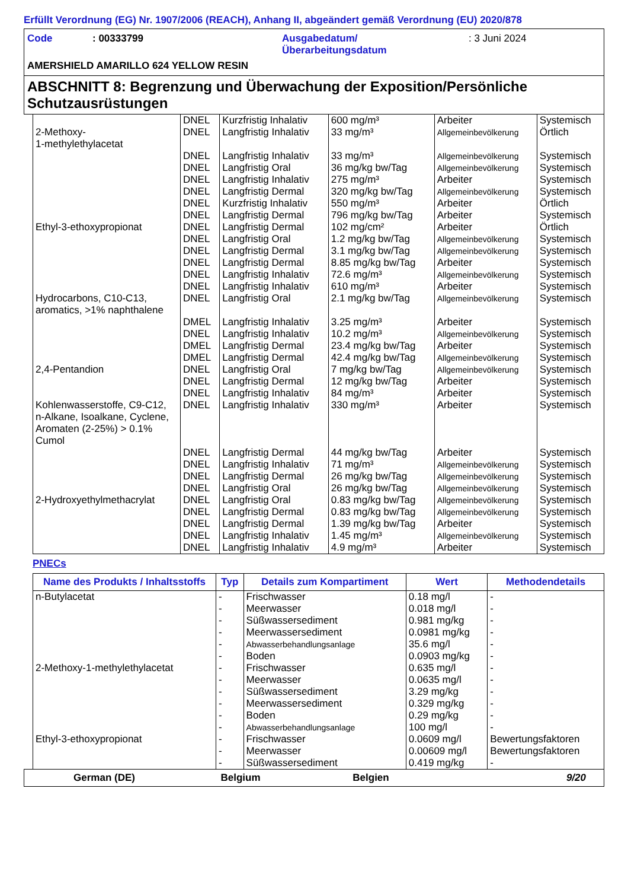Erfüllt Verordnung (EG) Nr. 1907/2006 (REACH), Anhang II, abgeändert gemäß Verordnung (EU) 2020/878
Code : 00333799 Ausgabedatum/
Überarbeitungsdatum
: 3 Juni 2024
AMERSHIELD AMARILLO 624 YELLOW RESIN
ABSCHNITT 8: Begrenzung und Überwachung der Exposition/Persönliche Schutzausrüstungen
| | DNEL | Kurzfristig Inhalativ | 600 mg/m³ | Arbeiter | Systemisch |
| 2-Methoxy- 1-methylethylacetat | DNEL | Langfristig Inhalativ | 33 mg/m³ | Allgemeinbevölkerung | Örtlich |
| | DNEL | Langfristig Inhalativ | 33 mg/m³ | Allgemeinbevölkerung | Systemisch |
| | DNEL | Langfristig Oral | 36 mg/kg bw/Tag | Allgemeinbevölkerung | Systemisch |
| | DNEL | Langfristig Inhalativ | 275 mg/m³ | Arbeiter | Systemisch |
| | DNEL | Langfristig Dermal | 320 mg/kg bw/Tag | Allgemeinbevölkerung | Systemisch |
| | DNEL | Kurzfristig Inhalativ | 550 mg/m³ | Arbeiter | Örtlich |
| | DNEL | Langfristig Dermal | 796 mg/kg bw/Tag | Arbeiter | Systemisch |
| Ethyl-3-ethoxypropionat | DNEL | Langfristig Dermal | 102 mg/cm² | Arbeiter | Örtlich |
| | DNEL | Langfristig Oral | 1.2 mg/kg bw/Tag | Allgemeinbevölkerung | Systemisch |
| | DNEL | Langfristig Dermal | 3.1 mg/kg bw/Tag | Allgemeinbevölkerung | Systemisch |
| | DNEL | Langfristig Dermal | 8.85 mg/kg bw/Tag | Arbeiter | Systemisch |
| | DNEL | Langfristig Inhalativ | 72.6 mg/m³ | Allgemeinbevölkerung | Systemisch |
| | DNEL | Langfristig Inhalativ | 610 mg/m³ | Arbeiter | Systemisch |
| Hydrocarbons, C10-C13, aromatics, >1% naphthalene | DNEL | Langfristig Oral | 2.1 mg/kg bw/Tag | Allgemeinbevölkerung | Systemisch |
| | DMEL | Langfristig Inhalativ | 3.25 mg/m³ | Arbeiter | Systemisch |
| | DNEL | Langfristig Inhalativ | 10.2 mg/m³ | Allgemeinbevölkerung | Systemisch |
| | DMEL | Langfristig Dermal | 23.4 mg/kg bw/Tag | Arbeiter | Systemisch |
| | DMEL | Langfristig Dermal | 42.4 mg/kg bw/Tag | Allgemeinbevölkerung | Systemisch |
| 2,4-Pentandion | DNEL | Langfristig Oral | 7 mg/kg bw/Tag | Allgemeinbevölkerung | Systemisch |
| | DNEL | Langfristig Dermal | 12 mg/kg bw/Tag | Arbeiter | Systemisch |
| | DNEL | Langfristig Inhalativ | 84 mg/m³ | Arbeiter | Systemisch |
| Kohlenwasserstoffe, C9-C12, n-Alkane, Isoalkane, Cyclene, Aromaten (2-25%) > 0.1% Cumol | DNEL | Langfristig Inhalativ | 330 mg/m³ | Arbeiter | Systemisch |
| | DNEL | Langfristig Dermal | 44 mg/kg bw/Tag | Arbeiter | Systemisch |
| | DNEL | Langfristig Inhalativ | 71 mg/m³ | Allgemeinbevölkerung | Systemisch |
| | DNEL | Langfristig Dermal | 26 mg/kg bw/Tag | Allgemeinbevölkerung | Systemisch |
| | DNEL | Langfristig Oral | 26 mg/kg bw/Tag | Allgemeinbevölkerung | Systemisch |
| 2-Hydroxyethylmethacrylat | DNEL | Langfristig Oral | 0.83 mg/kg bw/Tag | Allgemeinbevölkerung | Systemisch |
| | DNEL | Langfristig Dermal | 0.83 mg/kg bw/Tag | Allgemeinbevölkerung | Systemisch |
| | DNEL | Langfristig Dermal | 1.39 mg/kg bw/Tag | Arbeiter | Systemisch |
| | DNEL | Langfristig Inhalativ | 1.45 mg/m³ | Allgemeinbevölkerung | Systemisch |
| | DNEL | Langfristig Inhalativ | 4.9 mg/m³ | Arbeiter | Systemisch |
PNECs
| Name des Produkts / Inhaltsstoffs | Typ | Details zum Kompartiment | Wert | Methodendetails |
| --- | --- | --- | --- | --- |
| n-Butylacetat | - | Frischwasser | 0.18 mg/l | - |
| | - | Meerwasser | 0.018 mg/l | - |
| | - | Süßwassersediment | 0.981 mg/kg | - |
| | - | Meerwassersediment | 0.0981 mg/kg | - |
| | - | Abwasserbehandlungsanlage | 35.6 mg/l | - |
| | - | Boden | 0.0903 mg/kg | - |
| 2-Methoxy-1-methylethylacetat | - | Frischwasser | 0.635 mg/l | - |
| | - | Meerwasser | 0.0635 mg/l | - |
| | - | Süßwassersediment | 3.29 mg/kg | - |
| | - | Meerwassersediment | 0.329 mg/kg | - |
| | - | Boden | 0.29 mg/kg | - |
| | - | Abwasserbehandlungsanlage | 100 mg/l | - |
| Ethyl-3-ethoxypropionat | - | Frischwasser | 0.0609 mg/l | Bewertungsfaktoren |
| | - | Meerwasser | 0.00609 mg/l | Bewertungsfaktoren |
| | - | Süßwassersediment | 0.419 mg/kg | - |
German (DE) Belgium Belgien 9/20